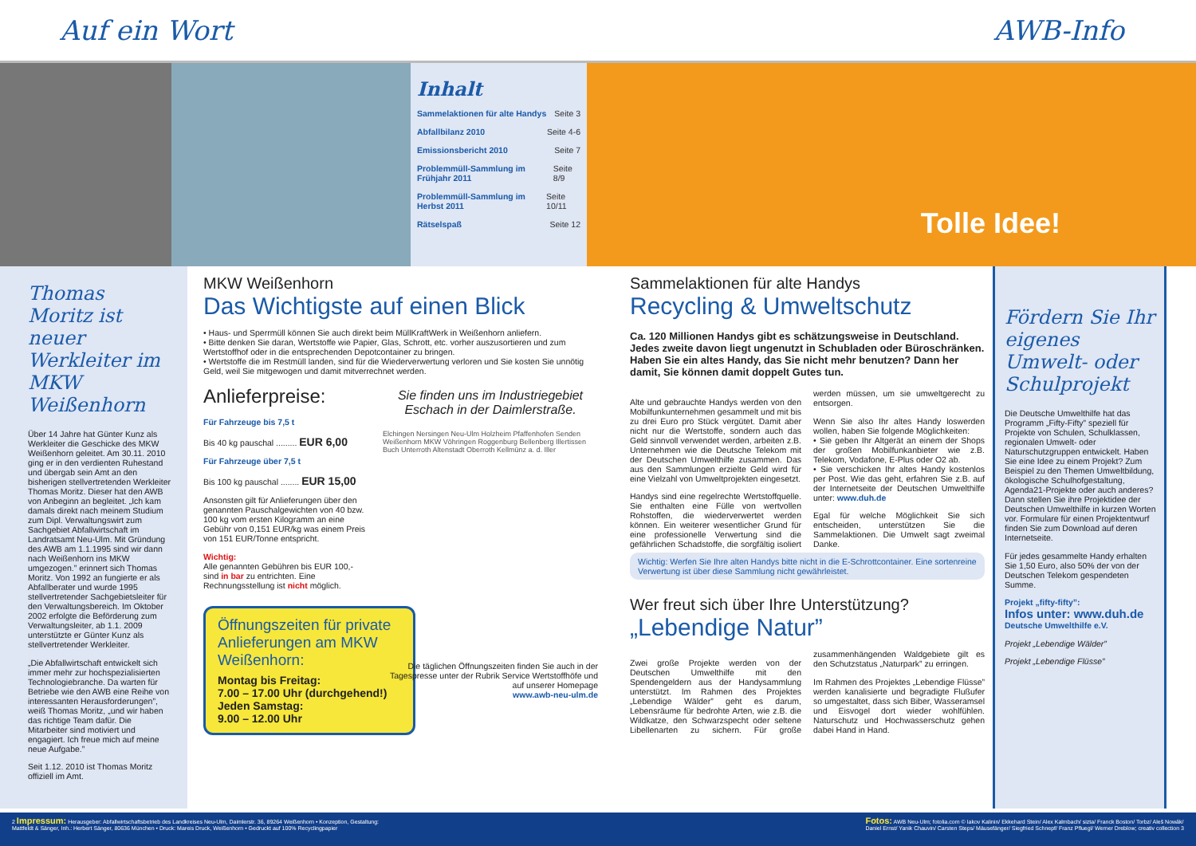Auf ein Wort AWB-Info
Inhalt
Sammelaktionen für alte Handys Seite 3
Abfallbilanz 2010 Seite 4-6
Emissionsbericht 2010 Seite 7
Problemmüll-Sammlung im Frühjahr 2011 Seite 8/9
Problemmüll-Sammlung im Herbst 2011 Seite 10/11
Rätselspaß Seite 12
Tolle Idee!
Thomas Moritz ist neuer Werkleiter im MKW Weißenhorn
Über 14 Jahre hat Günter Kunz als Werkleiter die Geschicke des MKW Weißenhorn geleitet. Am 30.11. 2010 ging er in den verdienten Ruhestand und übergab sein Amt an den bisherigen stellvertretenden Werkleiter Thomas Moritz. Dieser hat den AWB von Anbeginn an begleitet. „Ich kam damals direkt nach meinem Studium zum Dipl. Verwaltungswirt zum Sachgebiet Abfallwirtschaft im Landratsamt Neu-Ulm. Mit Gründung des AWB am 1.1.1995 sind wir dann nach Weißenhorn ins MKW umgezogen.” erinnert sich Thomas Moritz. Von 1992 an fungierte er als Abfallberater und wurde 1995 stellvertretender Sachgebietsleiter für den Verwaltungsbereich. Im Oktober 2002 erfolgte die Beförderung zum Verwaltungsleiter, ab 1.1. 2009 unterstützte er Günter Kunz als stellvertretender Werkleiter.
„Die Abfallwirtschaft entwickelt sich immer mehr zur hochspezialisierten Technologiebranche. Da warten für Betriebe wie den AWB eine Reihe von interessanten Herausforderungen”, weiß Thomas Moritz, „und wir haben das richtige Team dafür. Die Mitarbeiter sind motiviert und engagiert. Ich freue mich auf meine neue Aufgabe.”
Seit 1.12. 2010 ist Thomas Moritz offiziell im Amt.
MKW Weißenhorn
Das Wichtigste auf einen Blick
• Haus- und Sperrmüll können Sie auch direkt beim MüllKraftWerk in Weißenhorn anliefern.
• Bitte denken Sie daran, Wertstoffe wie Papier, Glas, Schrott, etc. vorher auszusortieren und zum Wertstoffhof oder in die entsprechenden Depotcontainer zu bringen.
• Wertstoffe die im Restmüll landen, sind für die Wiederverwertung verloren und Sie kosten Sie unnötig Geld, weil Sie mitgewogen und damit mitverrechnet werden.
Anlieferpreise:
Für Fahrzeuge bis 7,5 t
Bis 40 kg pauschal ......... EUR 6,00
Für Fahrzeuge über 7,5 t
Bis 100 kg pauschal ........ EUR 15,00
Ansonsten gilt für Anlieferungen über den genannten Pauschalgewichten von 40 bzw. 100 kg vom ersten Kilogramm an eine Gebühr von 0,151 EUR/kg was einem Preis von 151 EUR/Tonne entspricht.
Wichtig:
Alle genannten Gebühren bis EUR 100,- sind in bar zu entrichten. Eine Rechnungsstellung ist nicht möglich.
Öffnungszeiten für private Anlieferungen am MKW Weißenhorn:
Montag bis Freitag:
7.00 – 17.00 Uhr (durchgehend!)
Jeden Samstag:
9.00 – 12.00 Uhr
Sie finden uns im Industriegebiet Eschach in der Daimlerstraße.
Elchingen Nersingen Neu-Ulm Holzheim Pfaffenhofen Senden Weißenhorn MKW Vöhringen Roggenburg Bellenberg Illertissen Buch Unterroth Altenstadt Oberroth Kellmünz a. d. Iller
Die täglichen Öffnungszeiten finden Sie auch in der Tagespresse unter der Rubrik Service Wertstoffhöfe und auf unserer Homepage
www.awb-neu-ulm.de
Sammelaktionen für alte Handys
Recycling & Umweltschutz
Ca. 120 Millionen Handys gibt es schätzungsweise in Deutschland. Jedes zweite davon liegt ungenutzt in Schubladen oder Büroschränken. Haben Sie ein altes Handy, das Sie nicht mehr benutzen? Dann her damit, Sie können damit doppelt Gutes tun.
Alte und gebrauchte Handys werden von den Mobilfunkunternehmen gesammelt und mit bis zu drei Euro pro Stück vergütet. Damit aber nicht nur die Wertstoffe, sondern auch das Geld sinnvoll verwendet werden, arbeiten z.B. Unternehmen wie die Deutsche Telekom mit der Deutschen Umwelthilfe zusammen. Das aus den Sammlungen erzielte Geld wird für eine Vielzahl von Umweltprojekten eingesetzt.
Handys sind eine regelrechte Wertstoffquelle. Sie enthalten eine Fülle von wertvollen Rohstoffen, die wiederverwertet werden können. Ein weiterer wesentlicher Grund für eine professionelle Verwertung sind die gefährlichen Schadstoffe, die sorgfältig isoliert werden müssen, um sie umweltgerecht zu entsorgen.
Wenn Sie also Ihr altes Handy loswerden wollen, haben Sie folgende Möglichkeiten:
• Sie geben Ihr Altgerät an einem der Shops der großen Mobilfunkanbieter wie z.B. Telekom, Vodafone, E-Plus oder O2 ab.
• Sie verschicken Ihr altes Handy kostenlos per Post. Wie das geht, erfahren Sie z.B. auf der Internetseite der Deutschen Umwelthilfe unter: www.duh.de
Egal für welche Möglichkeit Sie sich entscheiden, unterstützen Sie die Sammelaktionen. Die Umwelt sagt zweimal Danke.
Wichtig: Werfen Sie Ihre alten Handys bitte nicht in die E-Schrottcontainer. Eine sortenreine Verwertung ist über diese Sammlung nicht gewährleistet.
Wer freut sich über Ihre Unterstützung?
„Lebendige Natur”
Zwei große Projekte werden von der Deutschen Umwelthilfe mit den Spendengeldern aus der Handysammlung unterstützt. Im Rahmen des Projektes „Lebendige Wälder” geht es darum, Lebensräume für bedrohte Arten, wie z.B. die Wildkatze, den Schwarzspecht oder seltene Libellenarten zu sichern. Für große zusammenhängenden Waldgebiete gilt es den Schutzstatus „Naturpark” zu erringen.
Im Rahmen des Projektes „Lebendige Flüsse” werden kanalisierte und begradigte Flußufer so umgestaltet, dass sich Biber, Wasseramsel und Eisvogel dort wieder wohlfühlen. Naturschutz und Hochwasserschutz gehen dabei Hand in Hand.
Fördern Sie Ihr eigenes Umwelt- oder Schulprojekt
Die Deutsche Umwelthilfe hat das Programm „Fifty-Fifty” speziell für Projekte von Schulen, Schulklassen, regionalen Umwelt- oder Naturschutzgruppen entwickelt. Haben Sie eine Idee zu einem Projekt? Zum Beispiel zu den Themen Umweltbildung, ökologische Schulhofgestaltung, Agenda21-Projekte oder auch anderes? Dann stellen Sie ihre Projektidee der Deutschen Umwelthilfe in kurzen Worten vor. Formulare für einen Projektentwurf finden Sie zum Download auf deren Internetseite.
Für jedes gesammelte Handy erhalten Sie 1,50 Euro, also 50% der von der Deutschen Telekom gespendeten Summe.
Projekt „fifty-fifty”:
Infos unter: www.duh.de
Deutsche Umwelthilfe e.V.
Projekt „Lebendige Wälder”
Projekt „Lebendige Flüsse”
2 Impressum: Herausgeber: Abfallwirtschaftsbetrieb des Landkreises Neu-Ulm, Daimlerstr. 36, 89264 Weißenhorn • Konzeption, Gestaltung:
Mattfeldt & Sänger, Inh.: Herbert Sänger, 80636 München • Druck: Mareis Druck, Weißenhorn • Gedruckt auf 100% Recyclingpapier
Fotos: AWB Neu-Ulm; fotolia.com © Iakov Kalinin/ Ekkehard Stein/ Alex Kalmbach/ sizta/ Franck Boston/ Torbz/ Aleš Nowák/
Daniel Ernst/ Yanik Chauvin/ Carsten Steps/ Mäusefänger/ Siegfried Schnepf/ Franz Pfluegl/ Werner Dreblow; creativ collection 3